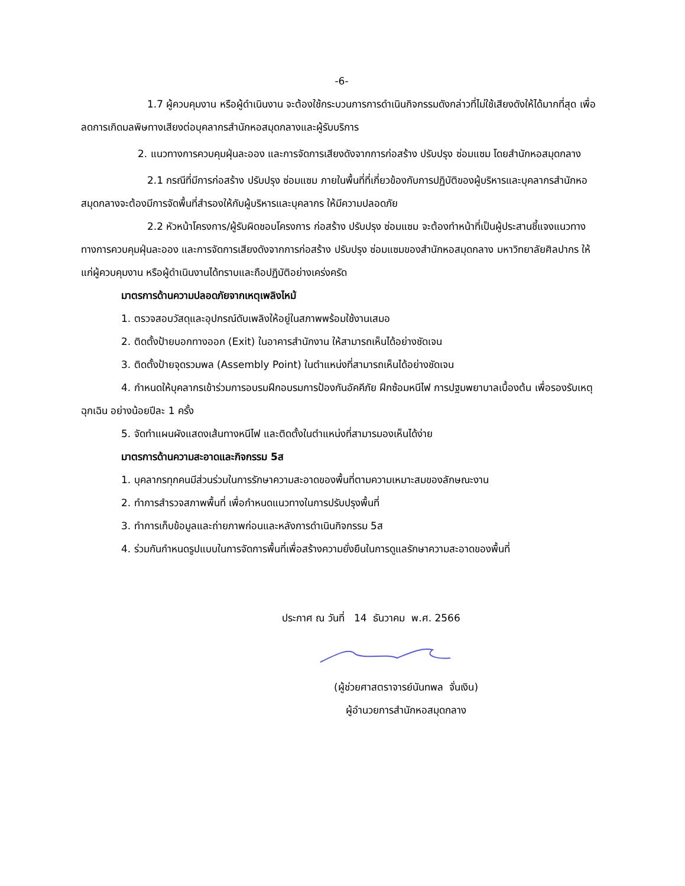-6-
1.7 ผู้ควบคุมงาน หรือผู้ดำเนินงาน จะต้องใช้กระบวนการการดำเนินกิจกรรมดังกล่าวที่ไม่ใช้เสียงดังให้ได้มากที่สุด เพื่อลดการเกิดมลพิษทางเสียงต่อบุคลากรสำนักหอสมุดกลางและผู้รับบริการ
2. แนวทางการควบคุมฝุ่นละออง และการจัดการเสียงดังจากการก่อสร้าง ปรับปรุง ซ่อมแซม โดยสำนักหอสมุดกลาง
2.1 กรณีที่มีการก่อสร้าง ปรับปรุง ซ่อมแซม ภายในพื้นที่ที่เกี่ยวข้องกับการปฏิบัติของผู้บริหารและบุคลากรสำนักหอสมุดกลางจะต้องมีการจัดพื้นที่สำรองให้กับผู้บริหารและบุคลากร ให้มีความปลอดภัย
2.2 หัวหน้าโครงการ/ผู้รับผิดชอบโครงการ ก่อสร้าง ปรับปรุง ซ่อมแซม จะต้องทำหน้าที่เป็นผู้ประสานชี้แจงแนวทางทางการควบคุมฝุ่นละออง และการจัดการเสียงดังจากการก่อสร้าง ปรับปรุง ซ่อมแซมของสำนักหอสมุดกลาง มหาวิทยาลัยศิลปากร ให้แก่ผู้ควบคุมงาน หรือผู้ดำเนินงานได้ทราบและถือปฏิบัติอย่างเคร่งครัด
มาตรการด้านความปลอดภัยจากเหตุเพลิงไหม้
1. ตรวจสอบวัสดุและอุปกรณ์ดับเพลิงให้อยู่ในสภาพพร้อมใช้งานเสมอ
2. ติดตั้งป้ายบอกทางออก (Exit) ในอาคารสำนักงาน ให้สามารถเห็นได้อย่างชัดเจน
3. ติดตั้งป้ายจุดรวมพล (Assembly Point) ในตำแหน่งที่สามารถเห็นได้อย่างชัดเจน
4. กำหนดให้บุคลากรเข้าร่วมการอบรมฝึกอบรมการป้องกันอัคคีภัย ฝึกซ้อมหนีไฟ การปฐมพยาบาลเบื้องต้น เพื่อรองรับเหตุฉุกเฉิน อย่างน้อยปีละ 1 ครั้ง
5. จัดทำแผนผังแสดงเส้นทางหนีไฟ และติดตั้งในตำแหน่งที่สามารมองเห็นได้ง่าย
มาตรการด้านความสะอาดและกิจกรรม 5ส
1. บุคลากรทุกคนมีส่วนร่วมในการรักษาความสะอาดของพื้นที่ตามความเหมาะสมของลักษณะงาน
2. ทำการสำรวจสภาพพื้นที่ เพื่อกำหนดแนวทางในการปรับปรุงพื้นที่
3. ทำการเก็บข้อมูลและถ่ายภาพก่อนและหลังการดำเนินกิจกรรม 5ส
4. ร่วมกันกำหนดรูปแบบในการจัดการพื้นที่เพื่อสร้างความยั่งยืนในการดูแลรักษาความสะอาดของพื้นที่
ประกาศ ณ วันที่ 14 ธันวาคม พ.ศ. 2566
(ผู้ช่วยศาสตราจารย์นันทพล จั่นเงิน)
ผู้อำนวยการสำนักหอสมุดกลาง